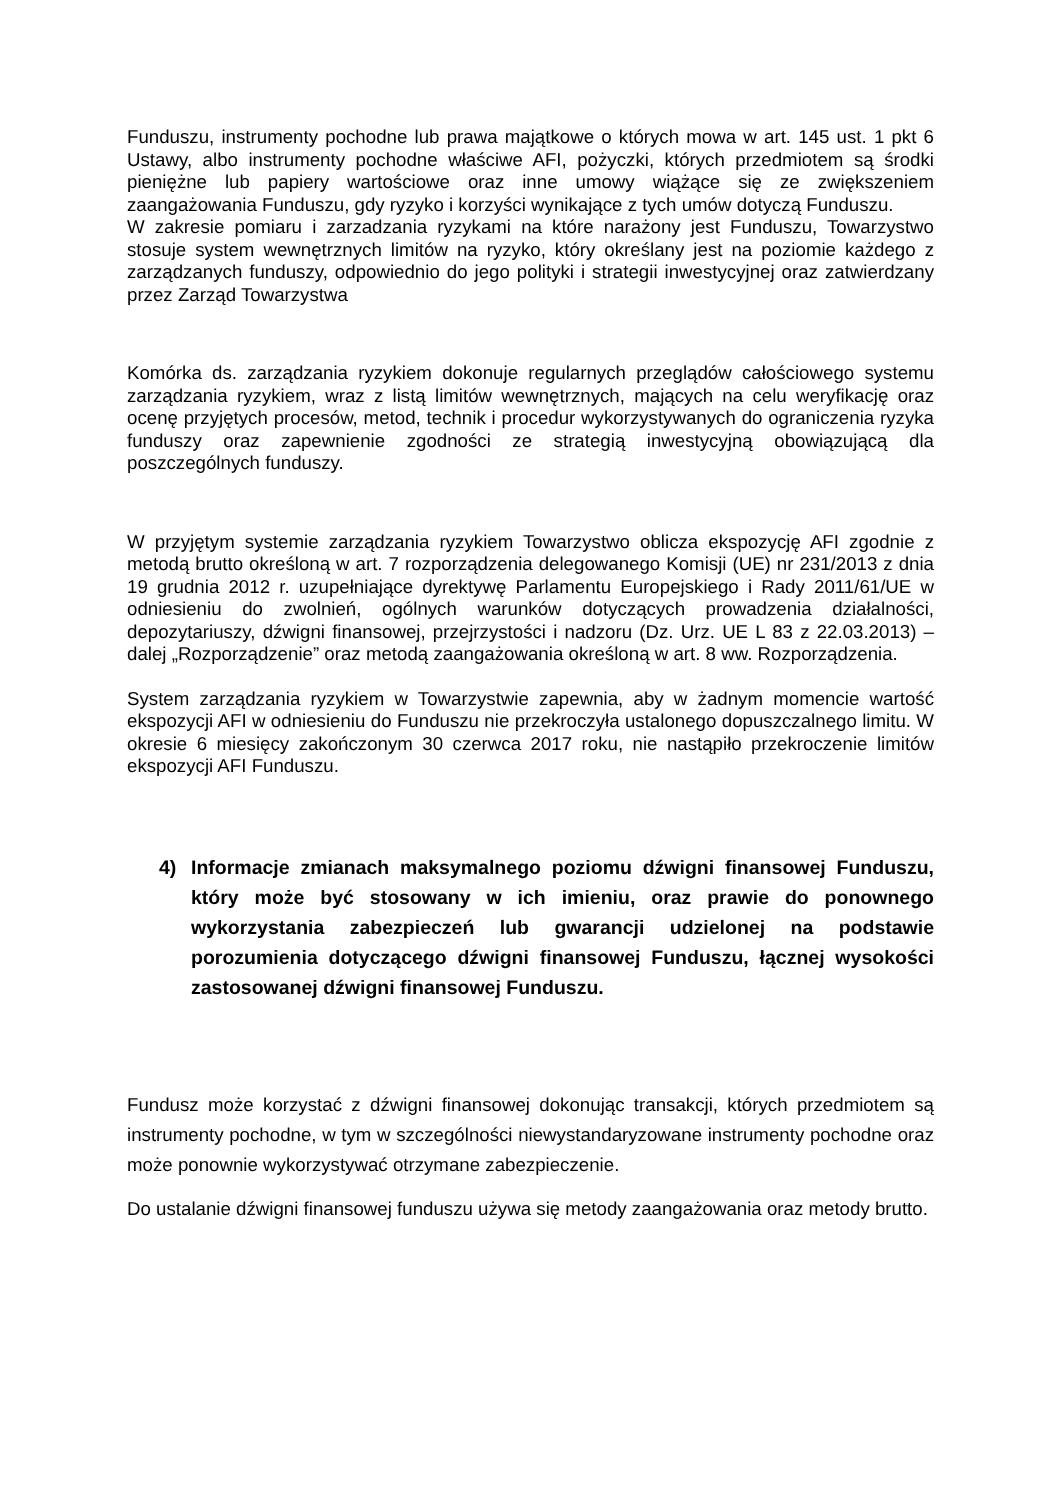Funduszu, instrumenty pochodne lub prawa majątkowe o których mowa w art. 145 ust. 1 pkt 6 Ustawy, albo instrumenty pochodne właściwe AFI, pożyczki, których przedmiotem są środki pieniężne lub papiery wartościowe oraz inne umowy wiążące się ze zwiększeniem zaangażowania Funduszu, gdy ryzyko i korzyści wynikające z tych umów dotyczą Funduszu.
W zakresie pomiaru i zarzadzania ryzykami na które narażony jest Funduszu, Towarzystwo stosuje system wewnętrznych limitów na ryzyko, który określany jest na poziomie każdego z zarządzanych funduszy, odpowiednio do jego polityki i strategii inwestycyjnej oraz zatwierdzany przez Zarząd Towarzystwa
Komórka ds. zarządzania ryzykiem dokonuje regularnych przeglądów całościowego systemu zarządzania ryzykiem, wraz z listą limitów wewnętrznych, mających na celu weryfikację oraz ocenę przyjętych procesów, metod, technik i procedur wykorzystywanych do ograniczenia ryzyka funduszy oraz zapewnienie zgodności ze strategią inwestycyjną obowiązującą dla poszczególnych funduszy.
W przyjętym systemie zarządzania ryzykiem Towarzystwo oblicza ekspozycję AFI zgodnie z metodą brutto określoną w art. 7 rozporządzenia delegowanego Komisji (UE) nr 231/2013 z dnia 19 grudnia 2012 r. uzupełniające dyrektywę Parlamentu Europejskiego i Rady 2011/61/UE w odniesieniu do zwolnień, ogólnych warunków dotyczących prowadzenia działalności, depozytariuszy, dźwigni finansowej, przejrzystości i nadzoru (Dz. Urz. UE L 83 z 22.03.2013) – dalej „Rozporządzenie” oraz metodą zaangażowania określoną w art. 8 ww. Rozporządzenia.
System zarządzania ryzykiem w Towarzystwie zapewnia, aby w żadnym momencie wartość ekspozycji AFI w odniesieniu do Funduszu nie przekroczyła ustalonego dopuszczalnego limitu. W okresie 6 miesięcy zakończonym 30 czerwca 2017 roku, nie nastąpiło przekroczenie limitów ekspozycji AFI Funduszu.
4) Informacje zmianach maksymalnego poziomu dźwigni finansowej Funduszu, który może być stosowany w ich imieniu, oraz prawie do ponownego wykorzystania zabezpieczeń lub gwarancji udzielonej na podstawie porozumienia dotyczącego dźwigni finansowej Funduszu, łącznej wysokości zastosowanej dźwigni finansowej Funduszu.
Fundusz może korzystać z dźwigni finansowej dokonując transakcji, których przedmiotem są instrumenty pochodne, w tym w szczególności niewystandaryzowane instrumenty pochodne oraz może ponownie wykorzystywać otrzymane zabezpieczenie.
Do ustalanie dźwigni finansowej funduszu używa się metody zaangażowania oraz metody brutto.